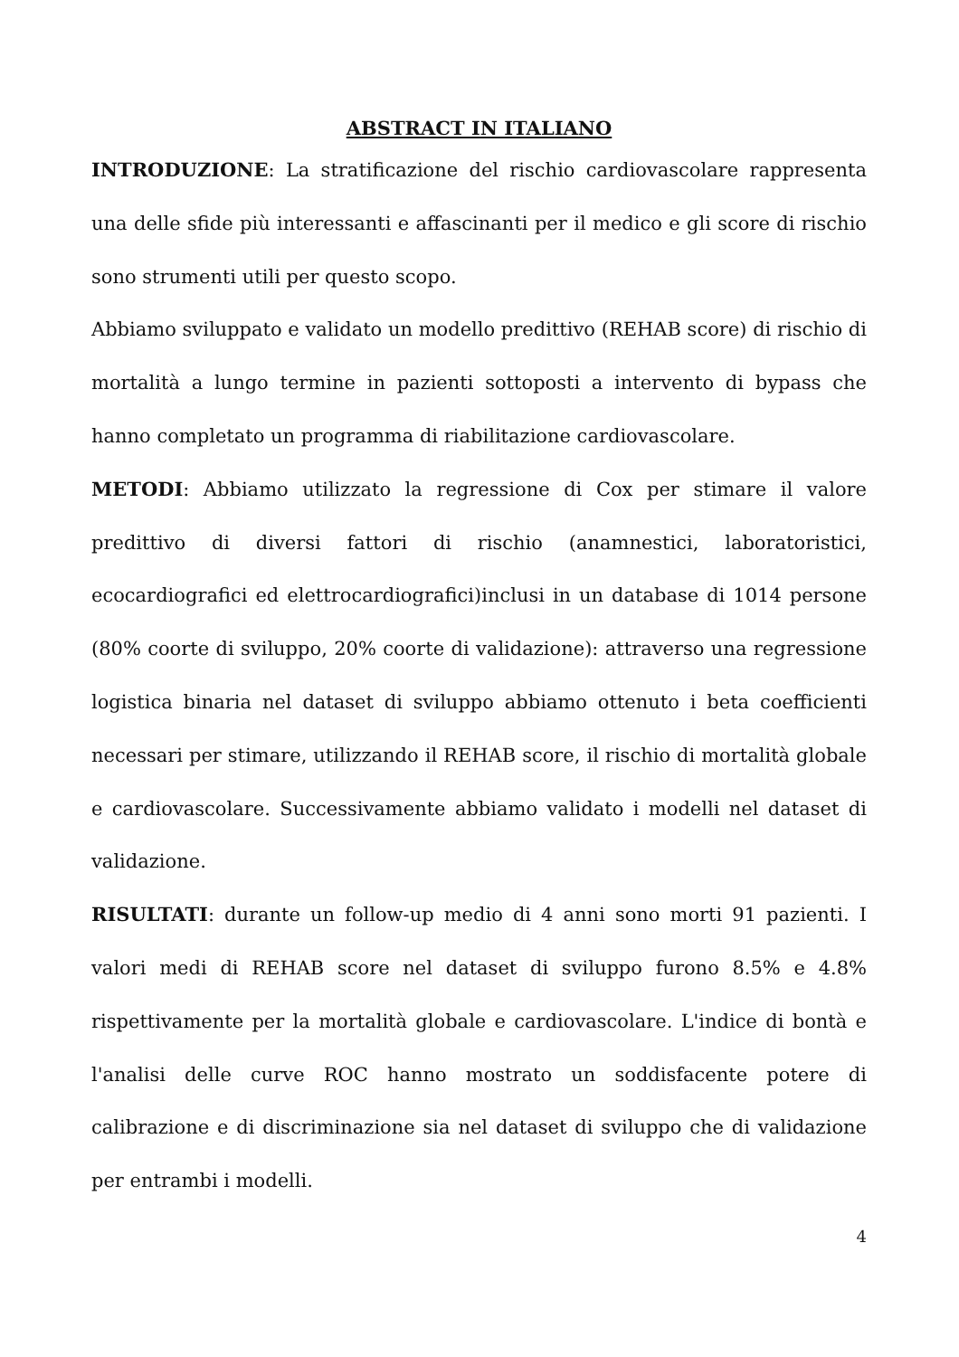ABSTRACT IN ITALIANO
INTRODUZIONE: La stratificazione del rischio cardiovascolare rappresenta una delle sfide più interessanti e affascinanti per il medico e gli score di rischio sono strumenti utili per questo scopo.
Abbiamo sviluppato e validato un modello predittivo (REHAB score) di rischio di mortalità a lungo termine in pazienti sottoposti a intervento di bypass che hanno completato un programma di riabilitazione cardiovascolare.
METODI: Abbiamo utilizzato la regressione di Cox per stimare il valore predittivo di diversi fattori di rischio (anamnestici, laboratoristici, ecocardiografici ed elettrocardiografici)inclusi in un database di 1014 persone (80% coorte di sviluppo, 20% coorte di validazione): attraverso una regressione logistica binaria nel dataset di sviluppo abbiamo ottenuto i beta coefficienti necessari per stimare, utilizzando il REHAB score, il rischio di mortalità globale e cardiovascolare. Successivamente abbiamo validato i modelli nel dataset di validazione.
RISULTATI: durante un follow-up medio di 4 anni sono morti 91 pazienti. I valori medi di REHAB score nel dataset di sviluppo furono 8.5% e 4.8% rispettivamente per la mortalità globale e cardiovascolare. L'indice di bontà e l'analisi delle curve ROC hanno mostrato un soddisfacente potere di calibrazione e di discriminazione sia nel dataset di sviluppo che di validazione per entrambi i modelli.
4